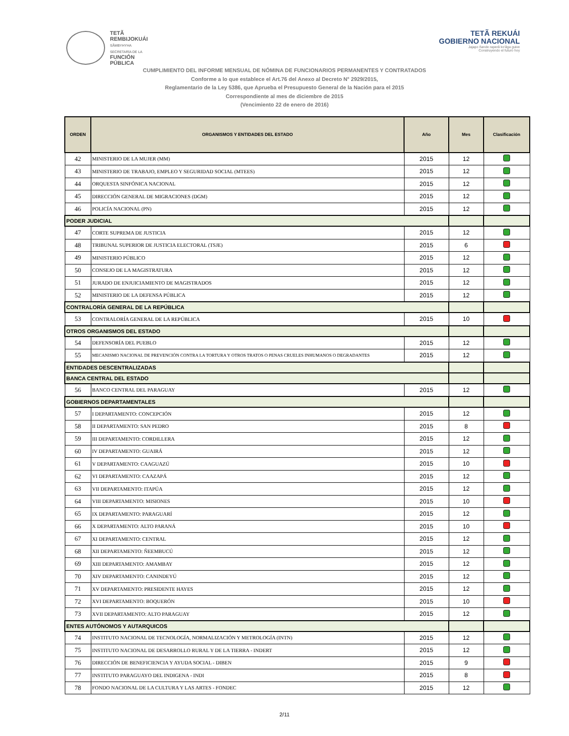TETÃ
REMBIJOKUÁI
SÃMBYHYHA
SECRETARÍA DE LA
FUNCIÓN
PÚBLICA
TETÃ REKUÁI
GOBIERNO NACIONAL
Jajapo ñande raperã ko'ãga guive
Construyendo el futuro hoy
CUMPLIMIENTO DEL INFORME MENSUAL DE NÓMINA DE FUNCIONARIOS PERMANENTES Y CONTRATADOS
Conforme a lo que establece el Art.76 del Anexo al Decreto N° 2929/2015,
Reglamentario de la Ley 5386, que Aprueba el Presupuesto General de la Nación para el 2015
Correspondiente al mes de diciembre de 2015
(Vencimiento 22 de enero de 2016)
| ORDEN | ORGANISMOS Y ENTIDADES DEL ESTADO | Año | Mes | Clasificación |
| --- | --- | --- | --- | --- |
| 42 | MINISTERIO DE LA MUJER (MM) | 2015 | 12 | |
| 43 | MINISTERIO DE TRABAJO, EMPLEO Y SEGURIDAD SOCIAL (MTEES) | 2015 | 12 | |
| 44 | ORQUESTA SINFÓNICA NACIONAL | 2015 | 12 | |
| 45 | DIRECCIÓN GENERAL DE MIGRACIONES (DGM) | 2015 | 12 | |
| 46 | POLICÍA NACIONAL (PN) | 2015 | 12 | |
| PODER JUDICIAL | | | | |
| 47 | CORTE SUPREMA DE JUSTICIA | 2015 | 12 | |
| 48 | TRIBUNAL SUPERIOR DE JUSTICIA ELECTORAL (TSJE) | 2015 | 6 | |
| 49 | MINISTERIO PÚBLICO | 2015 | 12 | |
| 50 | CONSEJO DE LA MAGISTRATURA | 2015 | 12 | |
| 51 | JURADO DE ENJUICIAMIENTO DE MAGISTRADOS | 2015 | 12 | |
| 52 | MINISTERIO DE LA DEFENSA PÚBLICA | 2015 | 12 | |
| CONTRALORÍA GENERAL DE LA REPÚBLICA | | | | |
| 53 | CONTRALORÍA GENERAL DE LA REPÚBLICA | 2015 | 10 | |
| OTROS ORGANISMOS DEL ESTADO | | | | |
| 54 | DEFENSORÍA DEL PUEBLO | 2015 | 12 | |
| 55 | MECANISMO NACIONAL DE PREVENCIÓN CONTRA LA TORTURA Y OTROS TRATOS O PENAS CRUELES INHUMANOS O DEGRADANTES | 2015 | 12 | |
| ENTIDADES DESCENTRALIZADAS | | | | |
| BANCA CENTRAL DEL ESTADO | | | | |
| 56 | BANCO CENTRAL DEL PARAGUAY | 2015 | 12 | |
| GOBIERNOS DEPARTAMENTALES | | | | |
| 57 | I DEPARTAMENTO: CONCEPCIÓN | 2015 | 12 | |
| 58 | II DEPARTAMENTO: SAN PEDRO | 2015 | 8 | |
| 59 | III DEPARTAMENTO: CORDILLERA | 2015 | 12 | |
| 60 | IV DEPARTAMENTO: GUAIRÁ | 2015 | 12 | |
| 61 | V DEPARTAMENTO: CAAGUAZÚ | 2015 | 10 | |
| 62 | VI DEPARTAMENTO: CAAZAPÁ | 2015 | 12 | |
| 63 | VII DEPARTAMENTO: ITAPÚA | 2015 | 12 | |
| 64 | VIII DEPARTAMENTO: MISIONES | 2015 | 10 | |
| 65 | IX DEPARTAMENTO: PARAGUARÍ | 2015 | 12 | |
| 66 | X DEPARTAMENTO: ALTO PARANÁ | 2015 | 10 | |
| 67 | XI DEPARTAMENTO: CENTRAL | 2015 | 12 | |
| 68 | XII DEPARTAMENTO: ÑEEMBUCÚ | 2015 | 12 | |
| 69 | XIII DEPARTAMENTO: AMAMBAY | 2015 | 12 | |
| 70 | XIV DEPARTAMENTO: CANINDEYÚ | 2015 | 12 | |
| 71 | XV DEPARTAMENTO: PRESIDENTE HAYES | 2015 | 12 | |
| 72 | XVI DEPARTAMENTO: BOQUERÓN | 2015 | 10 | |
| 73 | XVII DEPARTAMENTO: ALTO PARAGUAY | 2015 | 12 | |
| ENTES AUTÓNOMOS Y AUTARQUICOS | | | | |
| 74 | INSTITUTO NACIONAL DE TECNOLOGÍA, NORMALIZACIÓN Y METROLOGÍA (INTN) | 2015 | 12 | |
| 75 | INSTITUTO NACIONAL DE DESARROLLO RURAL Y DE LA TIERRA - INDERT | 2015 | 12 | |
| 76 | DIRECCIÓN DE BENEFICIENCIA Y AYUDA SOCIAL - DIBEN | 2015 | 9 | |
| 77 | INSTITUTO PARAGUAYO DEL INDIGENA - INDI | 2015 | 8 | |
| 78 | FONDO NACIONAL DE LA CULTURA Y LAS ARTES - FONDEC | 2015 | 12 | |
2/11